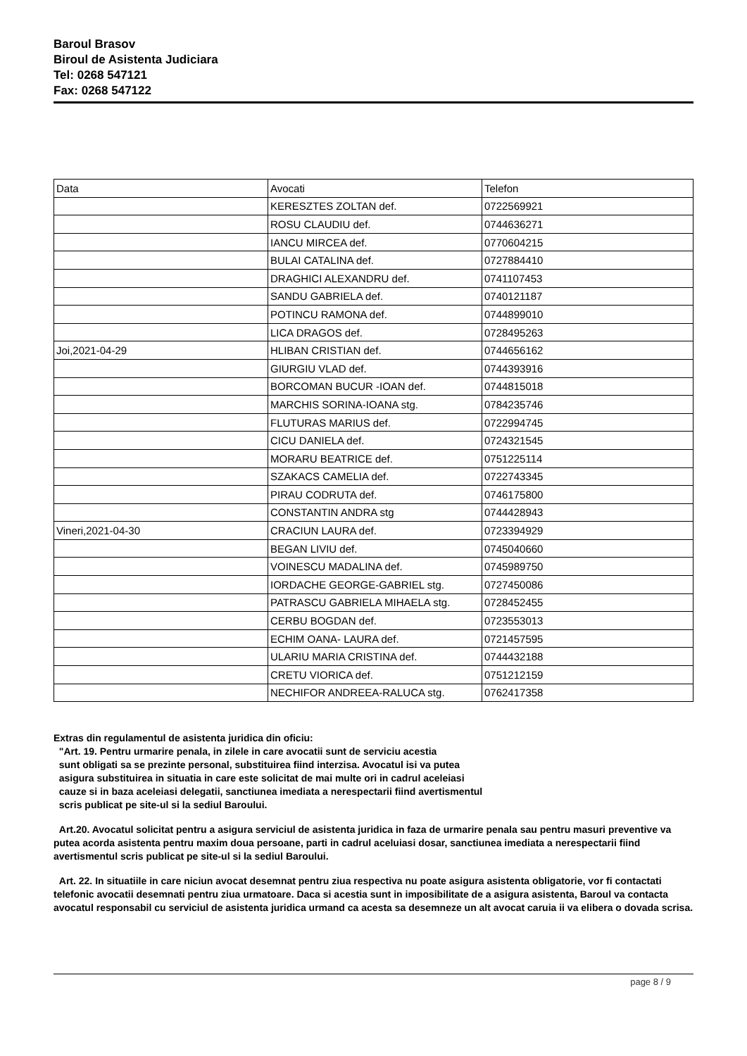Baroul Brasov
Biroul de Asistenta Judiciara
Tel: 0268 547121
Fax: 0268 547122
| Data | Avocati | Telefon |
| --- | --- | --- |
| | KERESZTES ZOLTAN def. | 0722569921 |
| | ROSU CLAUDIU def. | 0744636271 |
| | IANCU MIRCEA def. | 0770604215 |
| | BULAI CATALINA def. | 0727884410 |
| | DRAGHICI ALEXANDRU def. | 0741107453 |
| | SANDU GABRIELA def. | 0740121187 |
| | POTINCU RAMONA def. | 0744899010 |
| | LICA DRAGOS def. | 0728495263 |
| Joi,2021-04-29 | HLIBAN CRISTIAN def. | 0744656162 |
| | GIURGIU VLAD def. | 0744393916 |
| | BORCOMAN BUCUR -IOAN def. | 0744815018 |
| | MARCHIS SORINA-IOANA stg. | 0784235746 |
| | FLUTURAS MARIUS def. | 0722994745 |
| | CICU DANIELA def. | 0724321545 |
| | MORARU BEATRICE def. | 0751225114 |
| | SZAKACS CAMELIA def. | 0722743345 |
| | PIRAU CODRUTA def. | 0746175800 |
| | CONSTANTIN ANDRA stg | 0744428943 |
| Vineri,2021-04-30 | CRACIUN LAURA def. | 0723394929 |
| | BEGAN LIVIU def. | 0745040660 |
| | VOINESCU MADALINA def. | 0745989750 |
| | IORDACHE GEORGE-GABRIEL stg. | 0727450086 |
| | PATRASCU GABRIELA MIHAELA stg. | 0728452455 |
| | CERBU BOGDAN def. | 0723553013 |
| | ECHIM OANA- LAURA def. | 0721457595 |
| | ULARIU MARIA CRISTINA def. | 0744432188 |
| | CRETU VIORICA def. | 0751212159 |
| | NECHIFOR ANDREEA-RALUCA stg. | 0762417358 |
Extras din regulamentul de asistenta juridica din oficiu:
"Art. 19. Pentru urmarire penala, in zilele in care avocatii sunt de serviciu acestia
sunt obligati sa se prezinte personal, substituirea fiind interzisa. Avocatul isi va putea
asigura substituirea in situatia in care este solicitat de mai multe ori in cadrul aceleiasi
cauze si in baza aceleiasi delegatii, sanctiunea imediata a nerespectarii fiind avertismentul
scris publicat pe site-ul si la sediul Baroului.
Art.20. Avocatul solicitat pentru a asigura serviciul de asistenta juridica in faza de urmarire penala sau pentru masuri preventive va putea acorda asistenta pentru maxim doua persoane, parti in cadrul aceluiasi dosar, sanctiunea imediata a nerespectarii fiind avertismentul scris publicat pe site-ul si la sediul Baroului.
Art. 22. In situatiile in care niciun avocat desemnat pentru ziua respectiva nu poate asigura asistenta obligatorie, vor fi contactati telefonic avocatii desemnati pentru ziua urmatoare. Daca si acestia sunt in imposibilitate de a asigura asistenta, Baroul va contacta avocatul responsabil cu serviciul de asistenta juridica urmand ca acesta sa desemneze un alt avocat caruia ii va elibera o dovada scrisa.
page 8 / 9